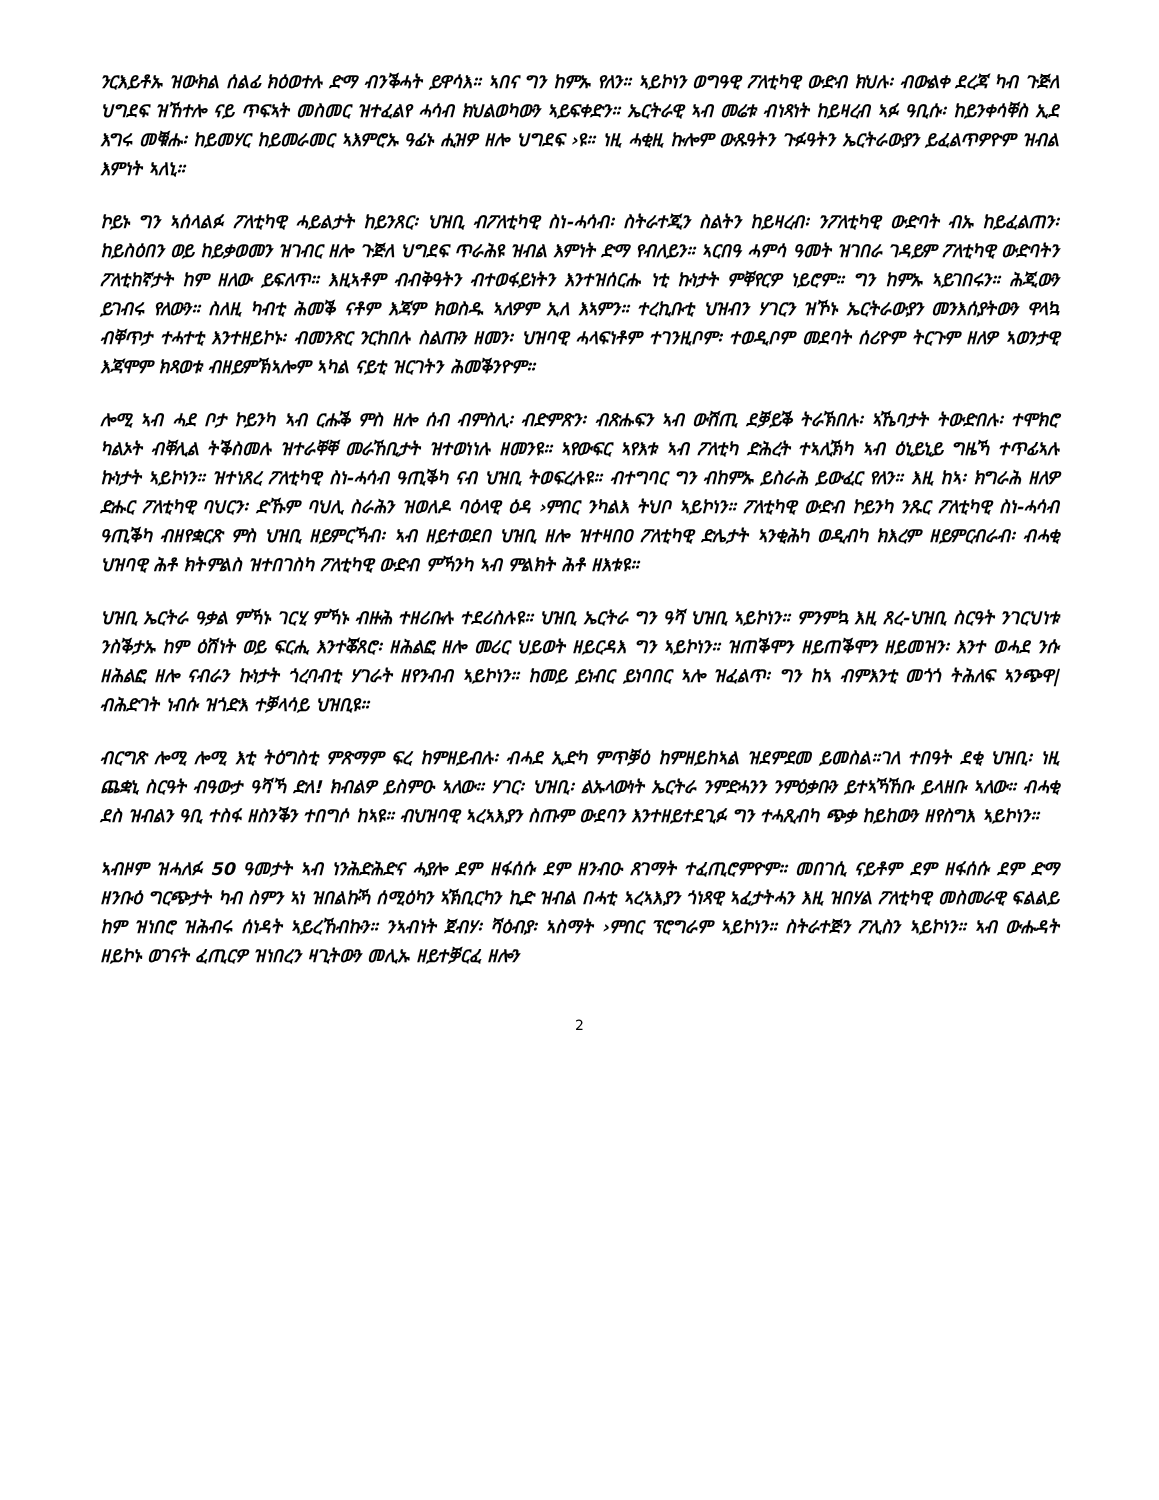ንርእይቶኡ ዝውክል ሰልፊ ክዕወተሉ ድማ ብንቕሓት ይዋሳእ። ኣበና ግን ከምኡ የለን። ኣይኮነን ወግዓዊ ፖለቲካዊ ውድብ ክህሉ፡ ብውልቀ ደረጃ ካብ ጉጅለ ህግደፍ ዝኸተሎ ናይ ጥፍኣት መስመር ዝተፈልየ ሓሳብ ክህልወካውን ኣይፍቀድን። ኤርትራዊ ኣብ መሬቱ ብነጻነት ከይዛረብ ኣፉ ዓቢሱ፡ ከይንቀሳቐስ ኢደ እግሩ መቑሑ፡ ከይመሃር ከይመራመር ኣእምሮኡ ዓፊኑ ሒዝዎ ዘሎ ህግደፍ ›ዩ። ነዚ ሓቂዚ ኩሎም ውጹዓትን ጉፉዓትን ኤርትራውያን ይፈልጥዎዮም ዝብል እምነት ኣለኒ።
ኮይኑ ግን ኣሰላልፉ ፖለቲካዊ ሓይልታት ከይንጸር፡ ህዝቢ ብፖለቲካዊ ስነ-ሓሳብ፡ ስትራተጂን ስልትን ከይዛረብ፡ ንፖለቲካዊ ውድባት ብኡ ከይፈልጠን፡ ከይስዕበን ወይ ከይቃወመን ዝገብር ዘሎ ጉጅለ ህግደፍ ጥራሕዩ ዝብል እምነት ድማ የብለይን። ኣርበዓ ሓምሳ ዓመት ዝገበራ ገዳይም ፖለቲካዊ ውድባትን ፖለቲከኛታት ከም ዘለው ይፍለጥ። እዚኣቶም ብብቅዓትን ብተወፋይነትን እንተዝሰርሑ ነቲ ኩነታት ምቐየርዎ ነይሮም። ግን ከምኡ ኣይገበሩን። ሕጂውን ይገብሩ የለውን። ስለዚ ካብቲ ሕመቕ ናቶም እጃም ክወስዱ ኣለዎም ኢለ እኣምን። ተረኪቡቲ ህዝብን ሃገርን ዝኾኑ ኤርትራውያን መንእሰያትውን ዋላኳ ብቐጥታ ተሓተቲ እንተዘይኮኑ፡ ብመንጽር ንርከበሉ ስልጡን ዘመን፡ ህዝባዊ ሓላፍነቶም ተገንዚቦም፡ ተወዲቦም መደባት ሰሪዮም ትርጉም ዘለዎ ኣወንታዊ እጃሞም ክጻወቱ ብዘይምኽኣሎም ኣካል ናይቲ ዝርገትን ሕመቕንዮም።
ሎሚ ኣብ ሓደ ቦታ ኮይንካ ኣብ ርሑቕ ምስ ዘሎ ሰብ ብምስሊ፡ ብድምጽን፡ ብጽሑፍን ኣብ ውሽጢ ደቓይቕ ትራኽበሉ፡ ኣኼባታት ትውድበሉ፡ ተሞክሮ ካልኦት ብቐሊል ትቕስመሉ ዝተራቐቐ መራኸቢታት ዝተወነነሉ ዘመንዩ። ኣየውፍር ኣየእቱ ኣብ ፖለቲካ ድሕረት ተኣሊኽካ ኣብ ዕኒይኒይ ግዜኻ ተጥፊኣሉ ኩነታት ኣይኮነን። ዝተነጸረ ፖለቲካዊ ስነ-ሓሳብ ዓጢቕካ ናብ ህዝቢ ትወፍረሉዩ። ብተግባር ግን ብከምኡ ይስራሕ ይውፈር የለን። እዚ ከኣ፡ ክግራሕ ዘለዎ ድሑር ፖለቲካዊ ባህርን፡ ድኹም ባህሊ ስራሕን ዝወለዶ ባዕላዊ ዕዳ ›ምበር ንካልእ ትህቦ ኣይኮነን። ፖለቲካዊ ውድብ ኮይንካ ንጹር ፖለቲካዊ ስነ-ሓሳብ ዓጢቕካ ብዘየቋርጽ ምስ ህዝቢ ዘይምርኻብ፡ ኣብ ዘይተወደበ ህዝቢ ዘሎ ዝተዛበዐ ፖለቲካዊ ድሌታት ኣንቂሕካ ወዲብካ ክእረም ዘይምርብራብ፡ ብሓቂ ህዝባዊ ሕቶ ክትምልስ ዝተበገስካ ፖለቲካዊ ውድብ ምኻንካ ኣብ ምልክት ሕቶ ዘእቱዩ።
ህዝቢ ኤርትራ ዓቃል ምኻኑ ገርሂ ምኻኑ ብዙሕ ተዘሪቡሉ ተደሪስሉዩ። ህዝቢ ኤርትራ ግን ዓሻ ህዝቢ ኣይኮነን። ምንምኳ እዚ ጸረ-ህዝቢ ስርዓት ንገርህነቱ ንስቕታኡ ከም ዕሽነት ወይ ፍርሒ እንተቖጸሮ፡ ዘሕልፎ ዘሎ መሪር ህይወት ዘይርዳእ ግን ኣይኮነን። ዝጠቕሞን ዘይጠቕሞን ዘይመዝን፡ እንተ ወሓደ ንሱ ዘሕልፎ ዘሎ ናብራን ኩነታት ጎረባብቲ ሃገራት ዘየንብብ ኣይኮነን። ከመይ ይነብር ይነባበር ኣሎ ዝፈልጥ፡ ግን ከኣ ብምእንቲ መጎጎ ትሕለፍ ኣንጭዋ| ብሕድገት ነብሱ ዝጎድእ ተቓላሳይ ህዝቢዩ።
ብርግጽ ሎሚ ሎሚ እቲ ትዕግስቲ ምጽማም ፍረ ከምዘይብሉ፡ ብሓደ ኢድካ ምጥቓዕ ከምዘይከኣል ዝደምደመ ይመስል።ገለ ተበዓት ደቂ ህዝቢ፡ ነዚ ጨቋኒ ስርዓት ብዓውታ ዓሻኻ ድለ! ክብልዎ ይስምዑ ኣለው። ሃገር፡ ህዝቢ፡ ልኡላውነት ኤርትራ ንምድሓንን ንምዕቃቡን ይተኣኻኸቡ ይላዘቡ ኣለው። ብሓቂ ደስ ዝብልን ዓቢ ተስፋ ዘስንቕን ተበግሶ ከኣዩ። ብህዝባዊ ኣረኣእያን ስጡም ውደባን እንተዘይተደጊፉ ግን ተሓጺብካ ጭቃ ከይከውን ዘየስግእ ኣይኮነን።
ኣብዞም ዝሓለፉ 50 ዓመታት ኣብ ነንሕድሕድና ሓያሎ ደም ዘፋሰሱ ደም ዘንብዑ ጸገማት ተፈጢሮምዮም። መበገሲ ናይቶም ደም ዘፋሰሱ ደም ድማ ዘንቡዕ ግርጭታት ካብ ስምን ኣነ ዝበልኩኻ ሰሚዕካን ኣኽቢርካን ኪድ ዝብል በሓቲ ኣረኣእያን ጎነጻዊ ኣፈታትሓን እዚ ዝበሃል ፖለቲካዊ መስመራዊ ፍልልይ ከም ዝነበሮ ዝሕብሩ ሰነዳት ኣይረኸብኩን። ንኣብነት ጀብሃ፡ ሻዕብያ፡ ኣስማት ›ምበር ፕሮግራም ኣይኮነን። ስትራተጅን ፖሊስን ኣይኮነን። ኣብ ውሑዳት ዘይኮኑ ወገናት ፈጢርዎ ዝነበረን ዛጊትውን መሊኡ ዘይተቓርፈ ዘሎን
2